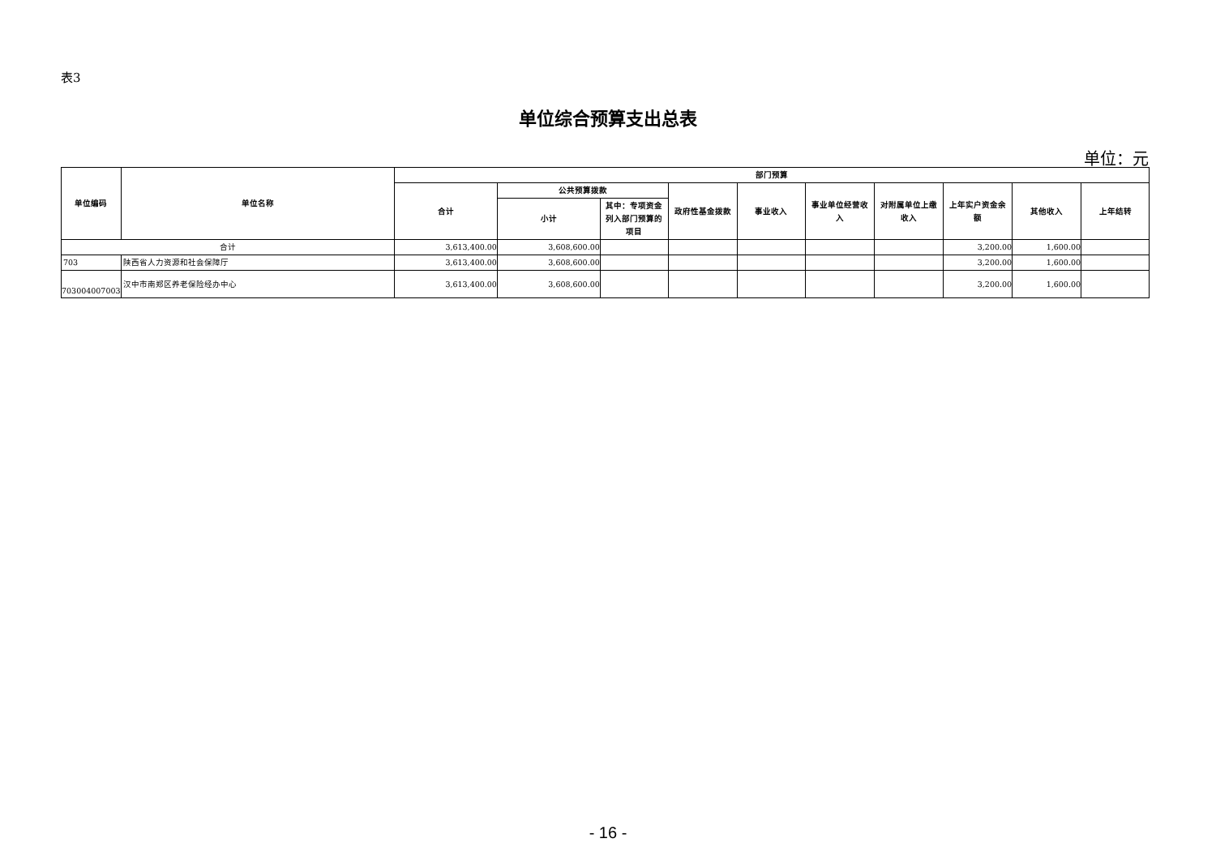表3
单位综合预算支出总表
单位：元
| 单位编码 | 单位名称 | 部门预算 | | | | | | | | | |
| --- | --- | --- | --- | --- | --- | --- | --- | --- | --- | --- | --- |
| | | 合计 | 公共预算拨款 | | 政府性基金拨款 | 事业收入 | 事业单位经营收入 | 对附属单位上缴收入 | 上年实户资金余额 | 其他收入 | 上年结转 |
| | | | 小计 | 其中：专项资金列入部门预算的项目 | | | | | | | |
| 合计 | | 3,613,400.00 | 3,608,600.00 | | | | | | 3,200.00 | 1,600.00 | |
| 703 | 陕西省人力资源和社会保障厅 | 3,613,400.00 | 3,608,600.00 | | | | | | 3,200.00 | 1,600.00 | |
| 703004007003 | 汉中市南郑区养老保险经办中心 | 3,613,400.00 | 3,608,600.00 | | | | | | 3,200.00 | 1,600.00 | |
- 16 -